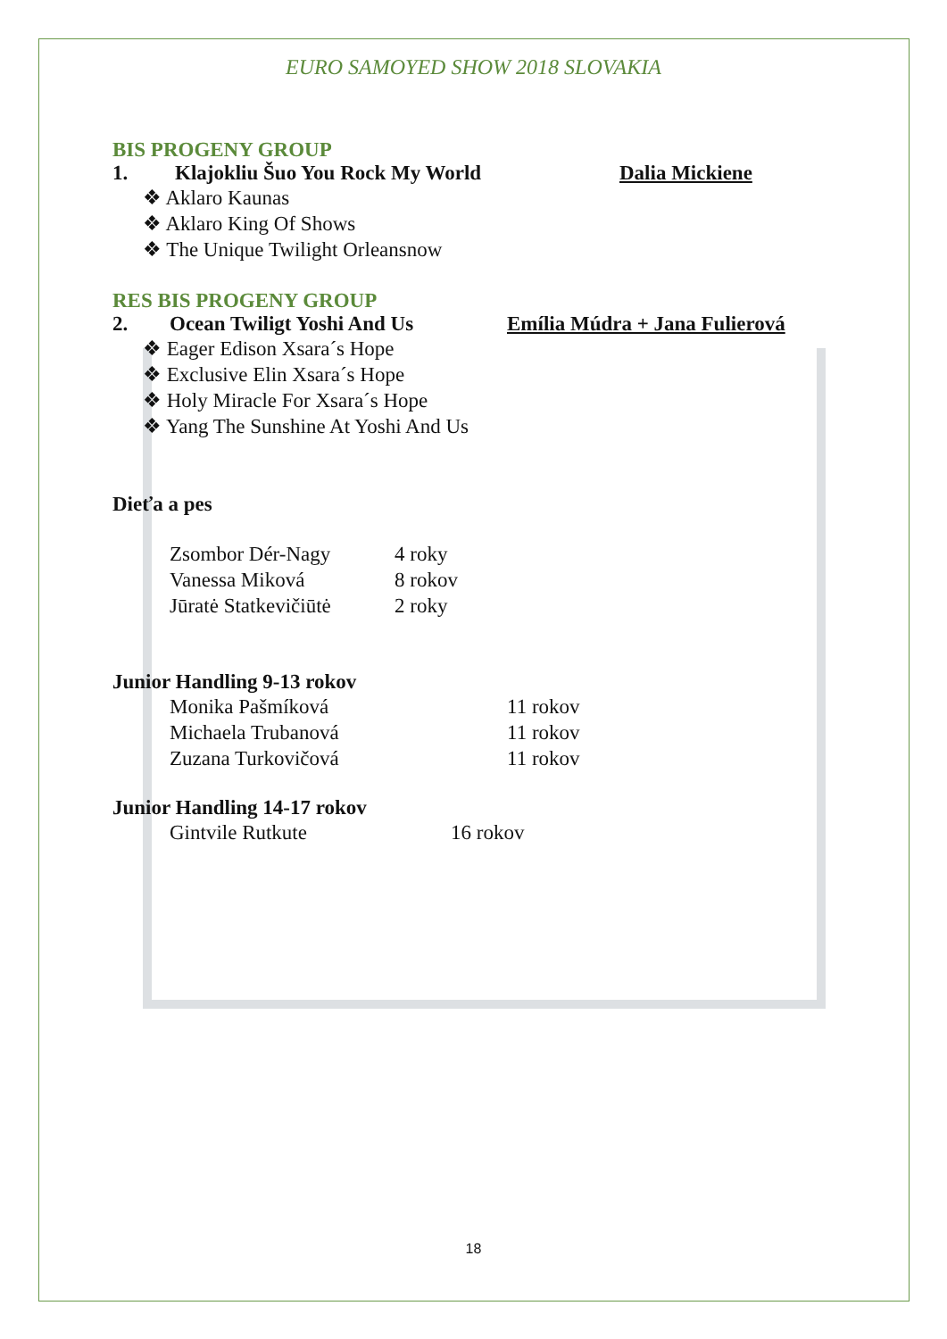EURO SAMOYED SHOW 2018 SLOVAKIA
BIS PROGENY GROUP
1. Klajokliu Šuo You Rock My World Dalia Mickiene
❖ Aklaro Kaunas
❖ Aklaro King Of Shows
❖ The Unique Twilight Orleansnow
RES BIS PROGENY GROUP
2. Ocean Twiligt Yoshi And Us Emília Múdra + Jana Fulierová
❖ Eager Edison Xsara´s Hope
❖ Exclusive Elin Xsara´s Hope
❖ Holy Miracle For Xsara´s Hope
❖ Yang The Sunshine At Yoshi And Us
Dieťa a pes
Zsombor Dér-Nagy 4 roky Vanessa Miková 8 rokov Jūratė Statkevičiūtė 2 roky
Junior Handling 9-13 rokov
Monika Pašmíková 11 rokov Michaela Trubanová 11 rokov Zuzana Turkovičová 11 rokov
Junior Handling 14-17 rokov
Gintvile Rutkute 16 rokov
18